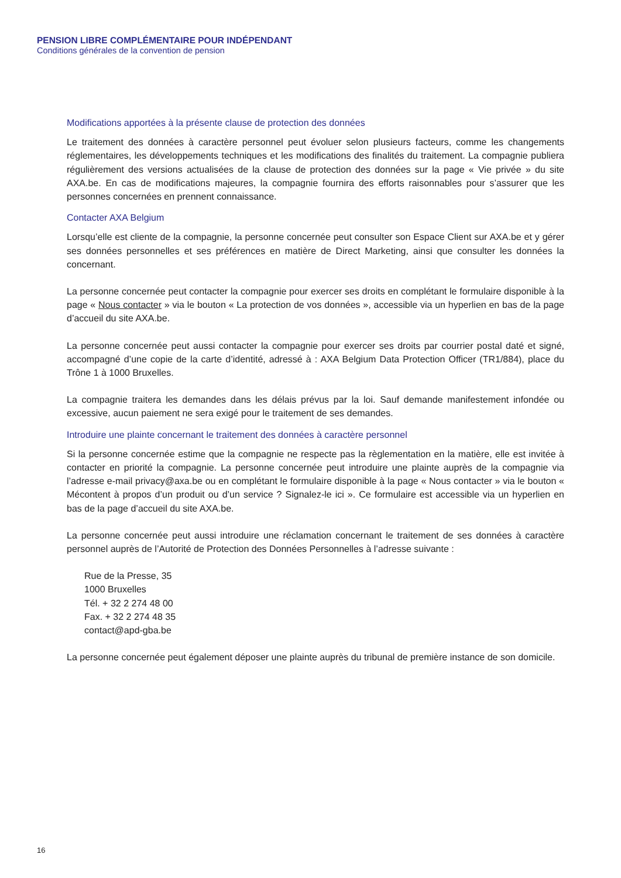PENSION LIBRE COMPLÉMENTAIRE POUR INDÉPENDANT
Conditions générales de la convention de pension
Modifications apportées à la présente clause de protection des données
Le traitement des données à caractère personnel peut évoluer selon plusieurs facteurs, comme les changements réglementaires, les développements techniques et les modifications des finalités du traitement. La compagnie publiera régulièrement des versions actualisées de la clause de protection des données sur la page « Vie privée » du site AXA.be. En cas de modifications majeures, la compagnie fournira des efforts raisonnables pour s’assurer que les personnes concernées en prennent connaissance.
Contacter AXA Belgium
Lorsqu’elle est cliente de la compagnie, la personne concernée peut consulter son Espace Client sur AXA.be et y gérer ses données personnelles et ses préférences en matière de Direct Marketing, ainsi que consulter les données la concernant.
La personne concernée peut contacter la compagnie pour exercer ses droits en complétant le formulaire disponible à la page « Nous contacter » via le bouton « La protection de vos données », accessible via un hyperlien en bas de la page d’accueil du site AXA.be.
La personne concernée peut aussi contacter la compagnie pour exercer ses droits par courrier postal daté et signé, accompagné d’une copie de la carte d’identité, adressé à : AXA Belgium Data Protection Officer (TR1/884), place du Trône 1 à 1000 Bruxelles.
La compagnie traitera les demandes dans les délais prévus par la loi. Sauf demande manifestement infondée ou excessive, aucun paiement ne sera exigé pour le traitement de ses demandes.
Introduire une plainte concernant le traitement des données à caractère personnel
Si la personne concernée estime que la compagnie ne respecte pas la règlementation en la matière, elle est invitée à contacter en priorité la compagnie. La personne concernée peut introduire une plainte auprès de la compagnie via l’adresse e-mail privacy@axa.be ou en complétant le formulaire disponible à la page « Nous contacter » via le bouton « Mécontent à propos d’un produit ou d’un service ? Signalez-le ici ». Ce formulaire est accessible via un hyperlien en bas de la page d’accueil du site AXA.be.
La personne concernée peut aussi introduire une réclamation concernant le traitement de ses données à caractère personnel auprès de l’Autorité de Protection des Données Personnelles à l’adresse suivante :
Rue de la Presse, 35
1000 Bruxelles
Tél. + 32 2 274 48 00
Fax. + 32 2 274 48 35
contact@apd-gba.be
La personne concernée peut également déposer une plainte auprès du tribunal de première instance de son domicile.
16